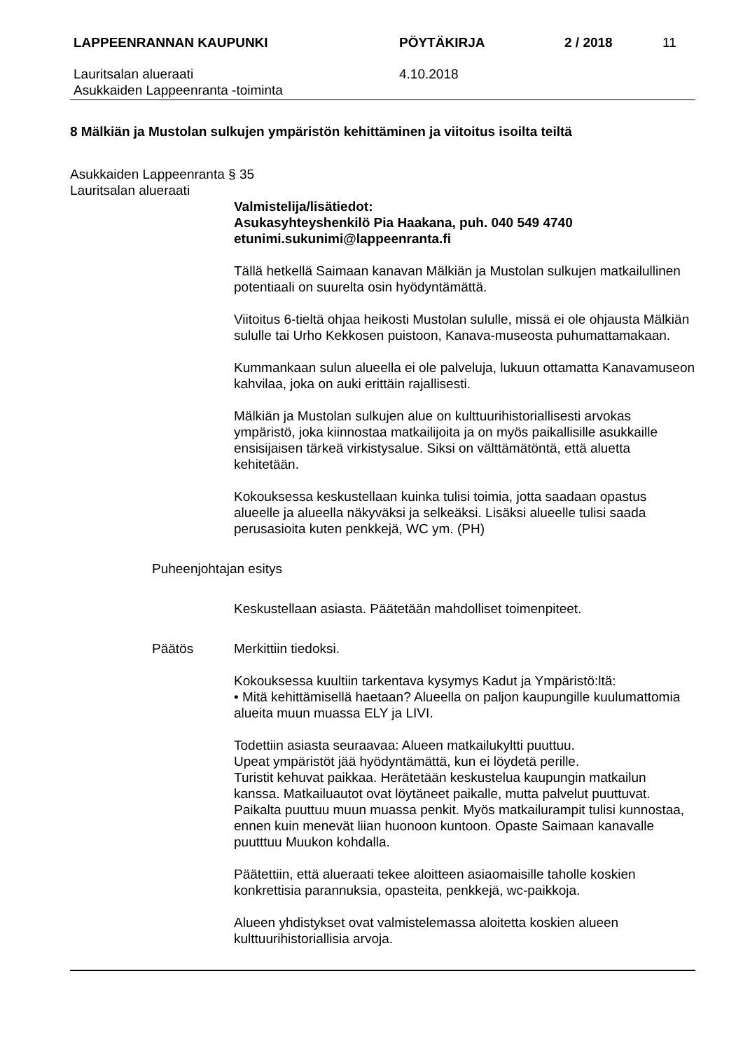LAPPEENRANNAN KAUPUNKI PÖYTÄKIRJA 2 / 2018 11
Lauritsalan alueraati
Asukkaiden Lappeenranta -toiminta
4.10.2018
8 Mälkiän ja Mustolan sulkujen ympäristön kehittäminen ja viitoitus isoilta teiltä
Asukkaiden Lappeenranta § 35
Lauritsalan alueraati
Valmistelija/lisätiedot:
Asukasyhteyshenkilö Pia Haakana, puh. 040 549 4740
etunimi.sukunimi@lappeenranta.fi
Tällä hetkellä Saimaan kanavan Mälkiän ja Mustolan sulkujen matkailullinen potentiaali on suurelta osin hyödyntämättä.
Viitoitus 6-tieltä ohjaa heikosti Mustolan sululle, missä ei ole ohjausta Mälkiän sululle tai Urho Kekkosen puistoon, Kanava-museosta puhumattamakaan.
Kummankaan sulun alueella ei ole palveluja, lukuun ottamatta Kanavamuseon kahvilaa, joka on auki erittäin rajallisesti.
Mälkiän ja Mustolan sulkujen alue on kulttuurihistoriallisesti arvokas ympäristö, joka kiinnostaa matkailijoita ja on myös paikallisille asukkaille ensisijaisen tärkeä virkistysalue. Siksi on välttämätöntä, että aluetta kehitetään.
Kokouksessa keskustellaan kuinka tulisi toimia, jotta saadaan opastus alueelle ja alueella näkyväksi ja selkeäksi. Lisäksi alueelle tulisi saada perusasioita kuten penkkejä, WC ym. (PH)
Puheenjohtajan esitys
Keskustellaan asiasta. Päätetään mahdolliset toimenpiteet.
Päätös Merkittiin tiedoksi.
Kokouksessa kuultiin tarkentava kysymys Kadut ja Ympäristö:ltä:
• Mitä kehittämisellä haetaan? Alueella on paljon kaupungille kuulumattomia alueita muun muassa ELY ja LIVI.
Todettiin asiasta seuraavaa: Alueen matkailukyltti puuttuu.
Upeat ympäristöt jää hyödyntämättä, kun ei löydetä perille.
Turistit kehuvat paikkaa. Herätetään keskustelua kaupungin matkailun kanssa. Matkailuautot ovat löytäneet paikalle, mutta palvelut puuttuvat. Paikalta puuttuu muun muassa penkit. Myös matkailurampit tulisi kunnostaa, ennen kuin menevät liian huonoon kuntoon. Opaste Saimaan kanavalle puutttuu Muukon kohdalla.
Päätettiin, että alueraati tekee aloitteen asiaomaisille taholle koskien konkrettisia parannuksia, opasteita, penkkejä, wc-paikkoja.
Alueen yhdistykset ovat valmistelemassa aloitetta koskien alueen kulttuurihistoriallisia arvoja.